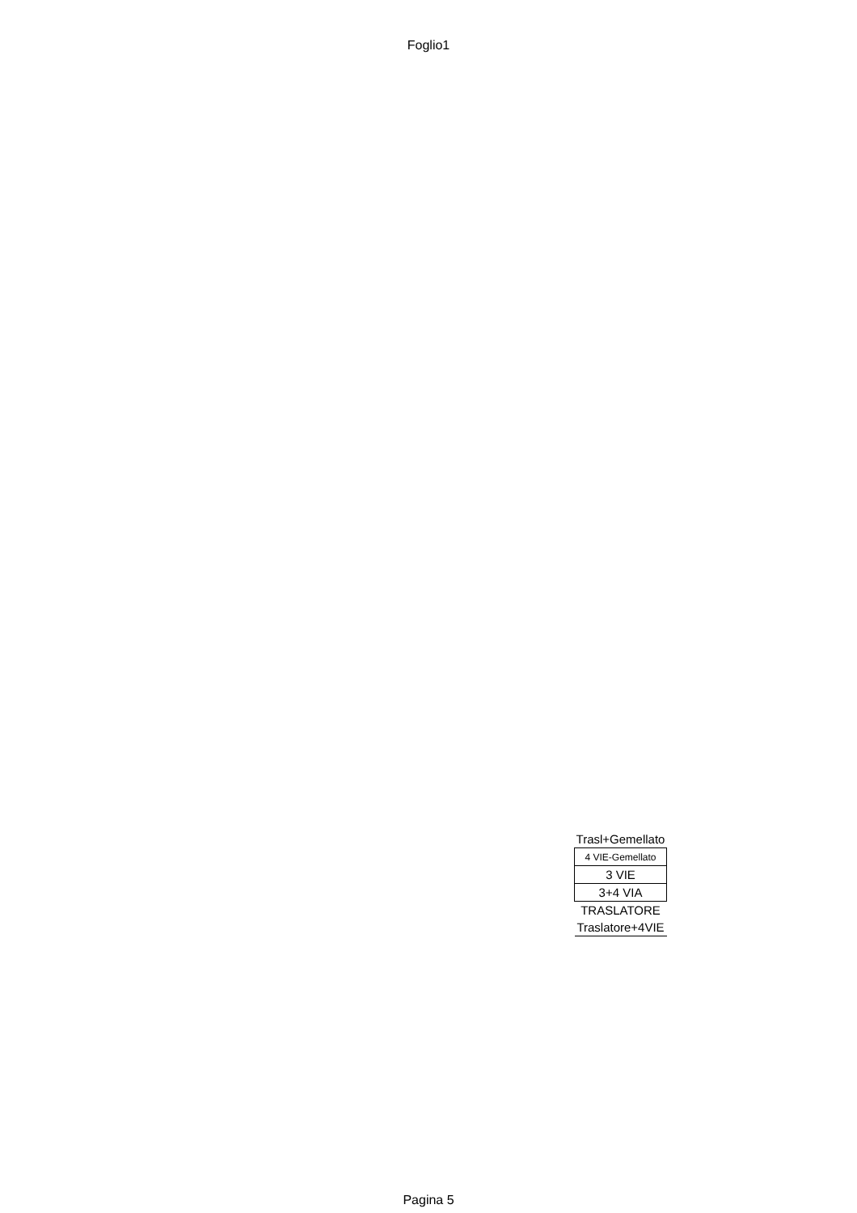Foglio1
| Trasl+Gemellato |
| 4 VIE-Gemellato |
| 3 VIE |
| 3+4 VIA |
| TRASLATORE |
| Traslatore+4VIE |
Pagina 5